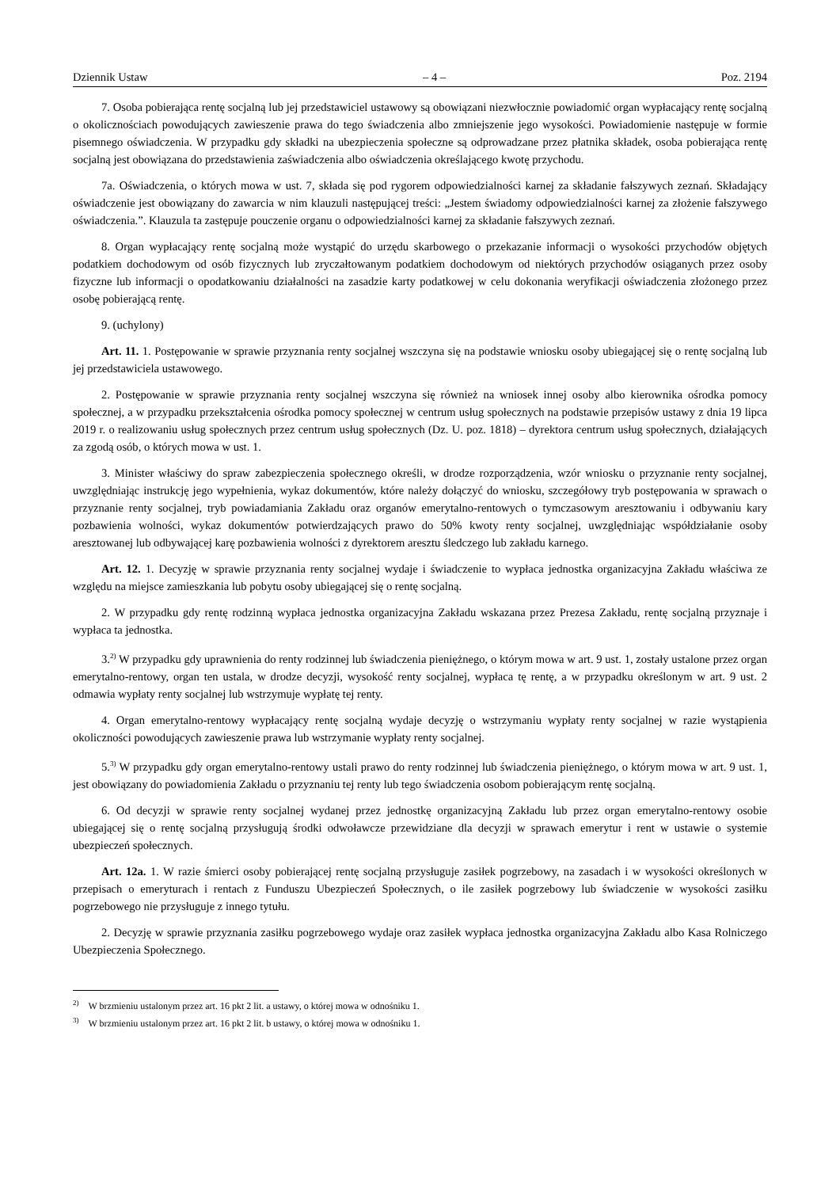Dziennik Ustaw – 4 – Poz. 2194
7. Osoba pobierająca rentę socjalną lub jej przedstawiciel ustawowy są obowiązani niezwłocznie powiadomić organ wypłacający rentę socjalną o okolicznościach powodujących zawieszenie prawa do tego świadczenia albo zmniejszenie jego wysokości. Powiadomienie następuje w formie pisemnego oświadczenia. W przypadku gdy składki na ubezpieczenia społeczne są odprowadzane przez płatnika składek, osoba pobierająca rentę socjalną jest obowiązana do przedstawienia zaświadczenia albo oświadczenia określającego kwotę przychodu.
7a. Oświadczenia, o których mowa w ust. 7, składa się pod rygorem odpowiedzialności karnej za składanie fałszywych zeznań. Składający oświadczenie jest obowiązany do zawarcia w nim klauzuli następującej treści: „Jestem świadomy odpowiedzialności karnej za złożenie fałszywego oświadczenia.”. Klauzula ta zastępuje pouczenie organu o odpowiedzialności karnej za składanie fałszywych zeznań.
8. Organ wypłacający rentę socjalną może wystąpić do urzędu skarbowego o przekazanie informacji o wysokości przychodów objętych podatkiem dochodowym od osób fizycznych lub zryczałtowanym podatkiem dochodowym od niektórych przychodów osiąganych przez osoby fizyczne lub informacji o opodatkowaniu działalności na zasadzie karty podatkowej w celu dokonania weryfikacji oświadczenia złożonego przez osobę pobierającą rentę.
9. (uchylony)
Art. 11. 1. Postępowanie w sprawie przyznania renty socjalnej wszczyna się na podstawie wniosku osoby ubiegającej się o rentę socjalną lub jej przedstawiciela ustawowego.
2. Postępowanie w sprawie przyznania renty socjalnej wszczyna się również na wniosek innej osoby albo kierownika ośrodka pomocy społecznej, a w przypadku przekształcenia ośrodka pomocy społecznej w centrum usług społecznych na podstawie przepisów ustawy z dnia 19 lipca 2019 r. o realizowaniu usług społecznych przez centrum usług społecznych (Dz. U. poz. 1818) – dyrektora centrum usług społecznych, działających za zgodą osób, o których mowa w ust. 1.
3. Minister właściwy do spraw zabezpieczenia społecznego określi, w drodze rozporządzenia, wzór wniosku o przyznanie renty socjalnej, uwzględniając instrukcję jego wypełnienia, wykaz dokumentów, które należy dołączyć do wniosku, szczegółowy tryb postępowania w sprawach o przyznanie renty socjalnej, tryb powiadamiania Zakładu oraz organów emerytalno-rentowych o tymczasowym aresztowaniu i odbywaniu kary pozbawienia wolności, wykaz dokumentów potwierdzających prawo do 50% kwoty renty socjalnej, uwzględniając współdziałanie osoby aresztowanej lub odbywającej karę pozbawienia wolności z dyrektorem aresztu śledczego lub zakładu karnego.
Art. 12. 1. Decyzję w sprawie przyznania renty socjalnej wydaje i świadczenie to wypłaca jednostka organizacyjna Zakładu właściwa ze względu na miejsce zamieszkania lub pobytu osoby ubiegającej się o rentę socjalną.
2. W przypadku gdy rentę rodzinną wypłaca jednostka organizacyjna Zakładu wskazana przez Prezesa Zakładu, rentę socjalną przyznaje i wypłaca ta jednostka.
3.<sup>2)</sup> W przypadku gdy uprawnienia do renty rodzinnej lub świadczenia pieniężnego, o którym mowa w art. 9 ust. 1, zostały ustalone przez organ emerytalno-rentowy, organ ten ustala, w drodze decyzji, wysokość renty socjalnej, wypłaca tę rentę, a w przypadku określonym w art. 9 ust. 2 odmawia wypłaty renty socjalnej lub wstrzymuje wypłatę tej renty.
4. Organ emerytalno-rentowy wypłacający rentę socjalną wydaje decyzję o wstrzymaniu wypłaty renty socjalnej w razie wystąpienia okoliczności powodujących zawieszenie prawa lub wstrzymanie wypłaty renty socjalnej.
5.<sup>3)</sup> W przypadku gdy organ emerytalno-rentowy ustali prawo do renty rodzinnej lub świadczenia pieniężnego, o którym mowa w art. 9 ust. 1, jest obowiązany do powiadomienia Zakładu o przyznaniu tej renty lub tego świadczenia osobom pobierającym rentę socjalną.
6. Od decyzji w sprawie renty socjalnej wydanej przez jednostkę organizacyjną Zakładu lub przez organ emerytalno-rentowy osobie ubiegającej się o rentę socjalną przysługują środki odwoławcze przewidziane dla decyzji w sprawach emerytur i rent w ustawie o systemie ubezpieczeń społecznych.
Art. 12a. 1. W razie śmierci osoby pobierającej rentę socjalną przysługuje zasiłek pogrzebowy, na zasadach i w wysokości określonych w przepisach o emeryturach i rentach z Funduszu Ubezpieczeń Społecznych, o ile zasiłek pogrzebowy lub świadczenie w wysokości zasiłku pogrzebowego nie przysługuje z innego tytułu.
2. Decyzję w sprawie przyznania zasiłku pogrzebowego wydaje oraz zasiłek wypłaca jednostka organizacyjna Zakładu albo Kasa Rolniczego Ubezpieczenia Społecznego.
<sup>2)</sup> W brzmieniu ustalonym przez art. 16 pkt 2 lit. a ustawy, o której mowa w odnośniku 1.
<sup>3)</sup> W brzmieniu ustalonym przez art. 16 pkt 2 lit. b ustawy, o której mowa w odnośniku 1.